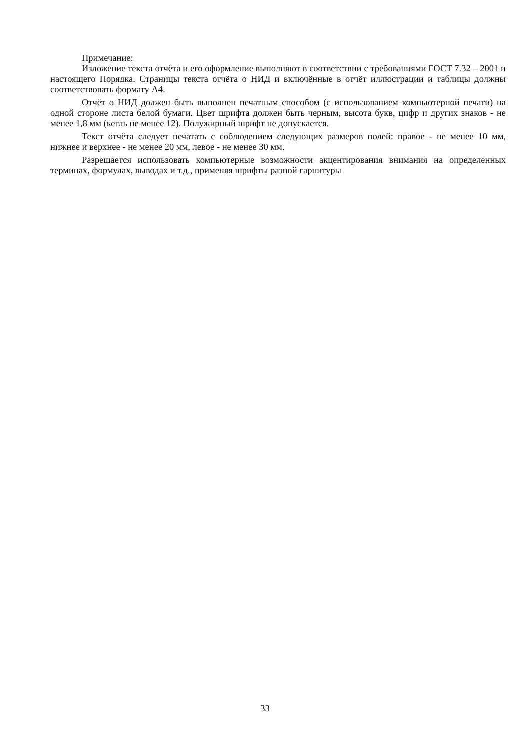Примечание:
Изложение текста отчёта и его оформление выполняют в соответствии с требованиями ГОСТ 7.32 – 2001 и настоящего Порядка. Страницы текста отчёта о НИД и включённые в отчёт иллюстрации и таблицы должны соответствовать формату А4.
Отчёт о НИД должен быть выполнен печатным способом (с использованием компьютерной печати) на одной стороне листа белой бумаги. Цвет шрифта должен быть черным, высота букв, цифр и других знаков - не менее 1,8 мм (кегль не менее 12). Полужирный шрифт не допускается.
Текст отчёта следует печатать с соблюдением следующих размеров полей: правое - не менее 10 мм, нижнее и верхнее - не менее 20 мм, левое - не менее 30 мм.
Разрешается использовать компьютерные возможности акцентирования внимания на определенных терминах, формулах, выводах и т.д., применяя шрифты разной гарнитуры
33